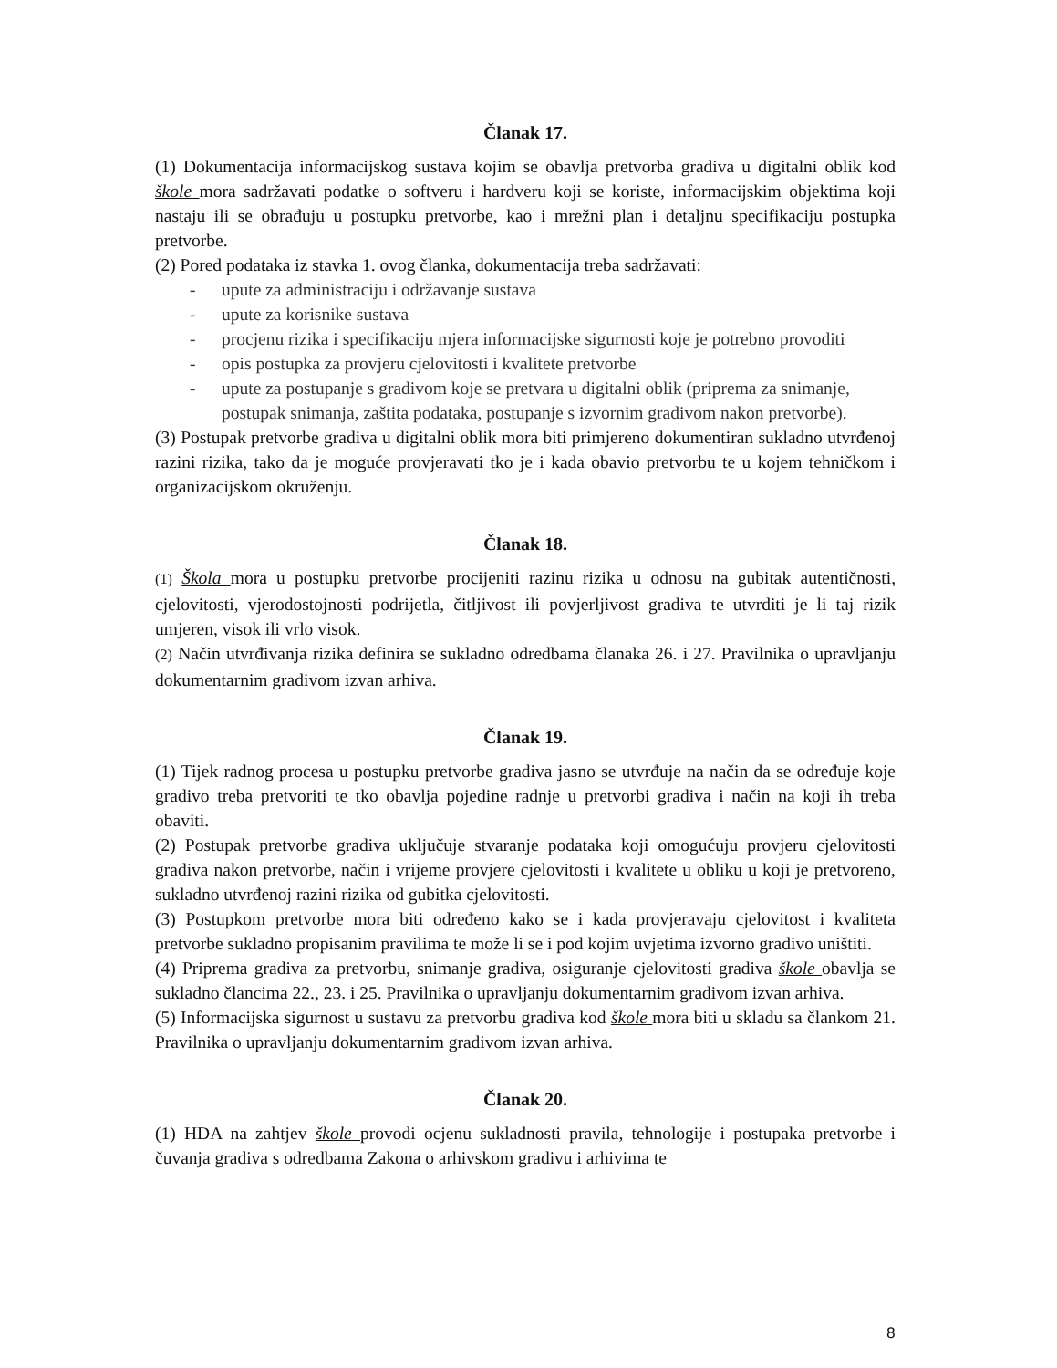Članak 17.
(1) Dokumentacija informacijskog sustava kojim se obavlja pretvorba gradiva u digitalni oblik kod škole mora sadržavati podatke o softveru i hardveru koji se koriste, informacijskim objektima koji nastaju ili se obrađuju u postupku pretvorbe, kao i mrežni plan i detaljnu specifikaciju postupka pretvorbe.
(2) Pored podataka iz stavka 1. ovog članka, dokumentacija treba sadržavati:
- upute za administraciju i održavanje sustava
- upute za korisnike sustava
- procjenu rizika i specifikaciju mjera informacijske sigurnosti koje je potrebno provoditi
- opis postupka za provjeru cjelovitosti i kvalitete pretvorbe
- upute za postupanje s gradivom koje se pretvara u digitalni oblik (priprema za snimanje, postupak snimanja, zaštita podataka, postupanje s izvornim gradivom nakon pretvorbe).
(3) Postupak pretvorbe gradiva u digitalni oblik mora biti primjereno dokumentiran sukladno utvrđenoj razini rizika, tako da je moguće provjeravati tko je i kada obavio pretvorbu te u kojem tehničkom i organizacijskom okruženju.
Članak 18.
(1) Škola mora u postupku pretvorbe procijeniti razinu rizika u odnosu na gubitak autentičnosti, cjelovitosti, vjerodostojnosti podrijetla, čitljivost ili povjerljivost gradiva te utvrditi je li taj rizik umjeren, visok ili vrlo visok.
(2) Način utvrđivanja rizika definira se sukladno odredbama članaka 26. i 27. Pravilnika o upravljanju dokumentarnim gradivom izvan arhiva.
Članak 19.
(1) Tijek radnog procesa u postupku pretvorbe gradiva jasno se utvrđuje na način da se određuje koje gradivo treba pretvoriti te tko obavlja pojedine radnje u pretvorbi gradiva i način na koji ih treba obaviti.
(2) Postupak pretvorbe gradiva uključuje stvaranje podataka koji omogućuju provjeru cjelovitosti gradiva nakon pretvorbe, način i vrijeme provjere cjelovitosti i kvalitete u obliku u koji je pretvoreno, sukladno utvrđenoj razini rizika od gubitka cjelovitosti.
(3) Postupkom pretvorbe mora biti određeno kako se i kada provjeravaju cjelovitost i kvaliteta pretvorbe sukladno propisanim pravilima te može li se i pod kojim uvjetima izvorno gradivo uništiti.
(4) Priprema gradiva za pretvorbu, snimanje gradiva, osiguranje cjelovitosti gradiva škole obavlja se sukladno člancima 22., 23. i 25. Pravilnika o upravljanju dokumentarnim gradivom izvan arhiva.
(5) Informacijska sigurnost u sustavu za pretvorbu gradiva kod škole mora biti u skladu sa člankom 21. Pravilnika o upravljanju dokumentarnim gradivom izvan arhiva.
Članak 20.
(1) HDA na zahtjev škole provodi ocjenu sukladnosti pravila, tehnologije i postupaka pretvorbe i čuvanja gradiva s odredbama Zakona o arhivskom gradivu i arhivima te
8